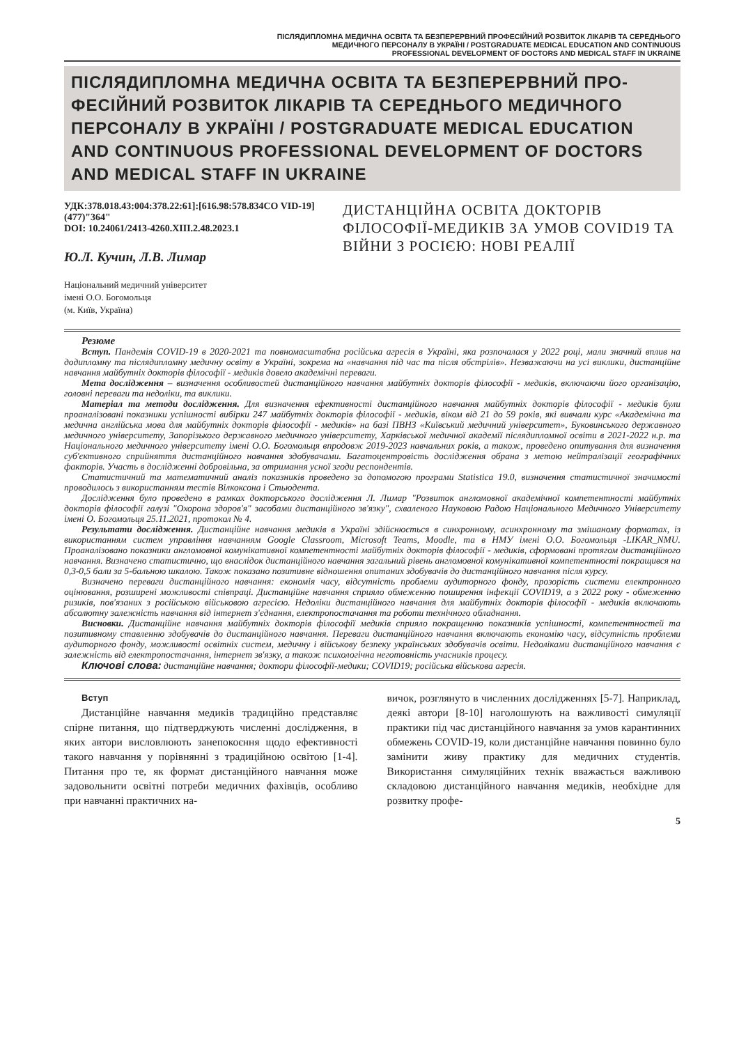ПІСЛЯДИПЛОМНА МЕДИЧНА ОСВІТА ТА БЕЗПЕРЕРВНИЙ ПРОФЕСІЙНИЙ РОЗВИТОК ЛІКАРІВ ТА СЕРЕДНЬОГО
МЕДИЧНОГО ПЕРСОНАЛУ В УКРАЇНІ / POSTGRADUATE MEDICAL EDUCATION AND CONTINUOUS
PROFESSIONAL DEVELOPMENT OF DOCTORS AND MEDICAL STAFF IN UKRAINE
ПІСЛЯДИПЛОМНА МЕДИЧНА ОСВІТА ТА БЕЗПЕРЕРВНИЙ ПРО­ФЕСІЙНИЙ РОЗВИТОК ЛІКАРІВ ТА СЕРЕДНЬОГО МЕДИЧНОГО ПЕРСОНАЛУ В УКРАЇНІ / POSTGRADUATE MEDICAL EDUCATION AND CONTINUOUS PROFESSIONAL DEVELOPMENT OF DOCTORS AND MEDICAL STAFF IN UKRAINE
УДК:378.018.43:004:378.22:61]:[616.98:578.834CO VID-19](477)"364"
DOI: 10.24061/2413-4260.XIII.2.48.2023.1
Ю.Л. Кучин, Л.В. Лимар
Національний медичний університет
імені О.О. Богомольця
(м. Київ, Україна)
ДИСТАНЦІЙНА ОСВІТА ДОКТОРІВ ФІЛОСОФІЇ-МЕДИКІВ ЗА УМОВ COVID19 ТА ВІЙНИ З РОСІЄЮ: НОВІ РЕАЛІЇ
Резюме
Вступ. Пандемія COVID-19 в 2020-2021 та повномасштабна російська агресія в Україні, яка розпочалася у 2022 році, мали значний вплив на додипломну та післядипломну медичну освіту в Україні, зокрема на «навчання під час та після обстрілів». Незважаючи на усі виклики, дистанційне навчання майбутніх докторів філософії - медиків довело академічні переваги.
Мета дослідження – визначення особливостей дистанційного навчання майбутніх докторів філософії - медиків, включаючи його організацію, головні переваги та недоліки, та виклики.
Матеріал та методи дослідження. Для визначення ефективності дистанційного навчання майбутніх докторів філософії - медиків були проаналізовані показники успішності вибірки 247 майбутніх докторів філософії - медиків, віком від 21 до 59 років, які вивчали курс «Академічна та медична англійська мова для майбутніх докторів філософії - медиків» на базі ПВНЗ «Київський медичний університет», Буковинського державного медичного університету, Запорізького державного медичного університету, Харківської медичної академії післядипломної освіти в 2021-2022 н.р. та Національного медичного університету імені О.О. Богомольця впродовж 2019-2023 навчальних років, а також, проведено опитування для визначення суб'єктивного сприйняття дистанційного навчання здобувачами. Багатоцентровість дослідження обрана з метою нейтралізації географічних факторів. Участь в дослідженні добровільна, за отримання усної згоди респондентів.
Статистичний та математичний аналіз показників проведено за допомогою програми Statistica 19.0, визначення статистичної значимості проводилось з використанням тестів Вілкоксона і Стьюдента.
Дослідження було проведено в рамках докторського дослідження Л. Лимар "Розвиток англомовної академічної компетентності майбутніх докторів філософії галузі "Охорона здоров'я" засобами дистанційного зв'язку", схваленого Науковою Радою Національного Медичного Університету імені О. Богомольця 25.11.2021, протокол № 4.
Результати дослідження. Дистанційне навчання медиків в Україні здійснюється в синхронному, асинхронному та змішаному форматах, із використанням систем управління навчанням Google Classroom, Microsoft Teams, Moodle, та в НМУ імені О.О. Богомольця -LIKAR_NMU. Проаналізовано показники англомовної комунікативної компетентності майбутніх докторів філософії - медиків, сформовані протягом дистанційного навчання. Визначено статистично, що внаслідок дистанційного навчання загальний рівень англомовної комунікативної компетентності покращився на 0,3-0,5 бали за 5-бальною шкалою. Також показано позитивне відношення опитаних здобувачів до дистанційного навчання після курсу.
Визначено переваги дистанційного навчання: економія часу, відсутність проблеми аудиторного фонду, прозорість системи електронного оцінювання, розширені можливості співпраці. Дистанційне навчання сприяло обмеженню поширення інфекції COVID19, а з 2022 року - обмеженню ризиків, пов'язаних з російською військовою агресією. Недоліки дистанційного навчання для майбутніх докторів філософії - медиків включають абсолютну залежність навчання від інтернет з'єднання, електропостачання та роботи технічного обладнання.
Висновки. Дистанційне навчання майбутніх докторів філософії медиків сприяло покращенню показників успішності, компетентностей та позитивному ставленню здобувачів до дистанційного навчання. Переваги дистанційного навчання включають економію часу, відсутність проблеми аудиторного фонду, можливості освітніх систем, медичну і військову безпеку українських здобувачів освіти. Недоліками дистанційного навчання є залежність від електропостачання, інтернет зв'язку, а також психологічна неготовність учасників процесу.
Ключові слова: дистанційне навчання; доктори філософії-медики; COVID19; російська військова агресія.
Вступ
Дистанційне навчання медиків традиційно представляє спірне питання, що підтверджують численні дослідження, в яких автори висловлюють занепокоєння щодо ефективності такого навчання у порівнянні з традиційною освітою [1-4]. Питання про те, як формат дистанційного навчання може задовольнити освітні потреби медичних фахівців, особливо при навчанні практичних на-
вичок, розглянуто в численних дослідженнях [5-7]. Наприклад, деякі автори [8-10] наголошують на важливості симуляції практики під час дистанційного навчання за умов карантинних обмежень COVID-19, коли дистанційне навчання повинно було замінити живу практику для медичних студентів. Використання симуляційних технік вважається важливою складовою дистанційного навчання медиків, необхідне для розвитку профе-
5